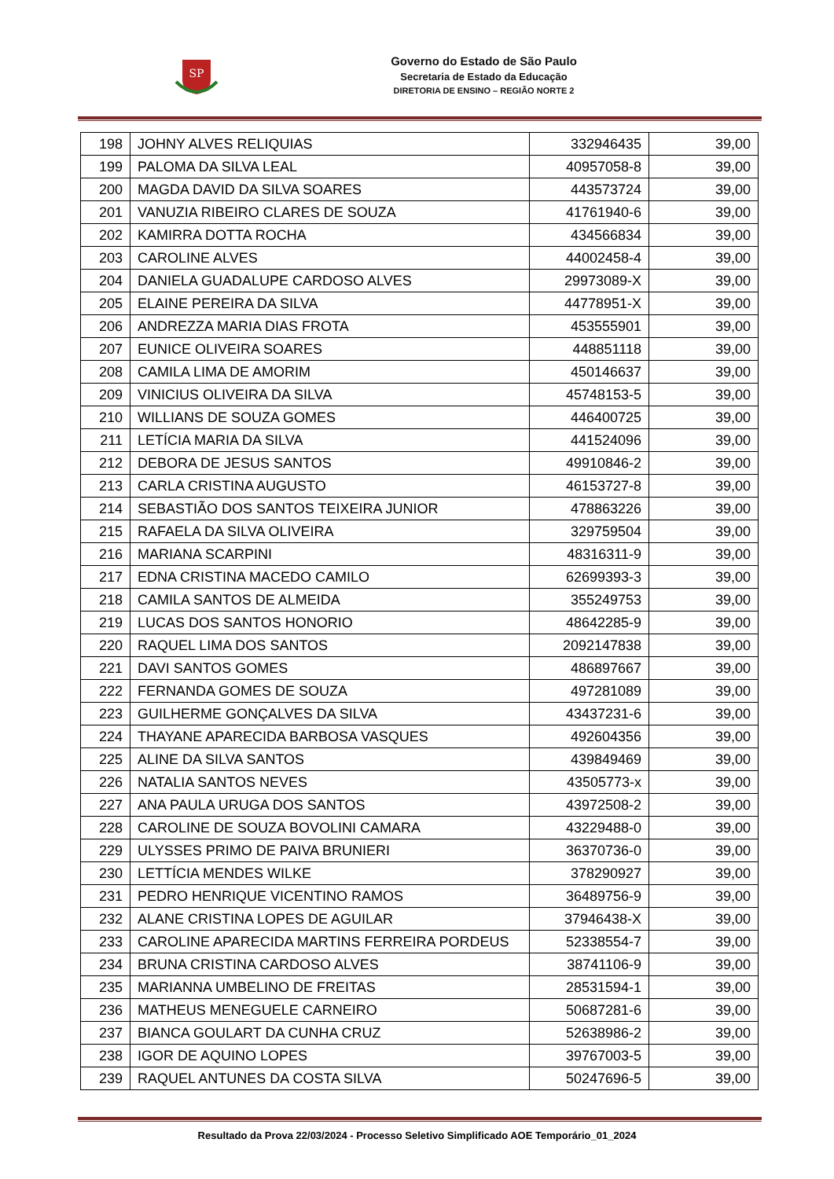SP
Governo do Estado de São Paulo
Secretaria de Estado da Educação
DIRETORIA DE ENSINO – REGIÃO NORTE 2
| 198 | JOHNY ALVES RELIQUIAS | 332946435 | 39,00 |
| 199 | PALOMA DA SILVA LEAL | 40957058-8 | 39,00 |
| 200 | MAGDA DAVID DA SILVA SOARES | 443573724 | 39,00 |
| 201 | VANUZIA RIBEIRO CLARES DE SOUZA | 41761940-6 | 39,00 |
| 202 | KAMIRRA DOTTA ROCHA | 434566834 | 39,00 |
| 203 | CAROLINE ALVES | 44002458-4 | 39,00 |
| 204 | DANIELA GUADALUPE CARDOSO ALVES | 29973089-X | 39,00 |
| 205 | ELAINE PEREIRA DA SILVA | 44778951-X | 39,00 |
| 206 | ANDREZZA MARIA DIAS FROTA | 453555901 | 39,00 |
| 207 | EUNICE OLIVEIRA SOARES | 448851118 | 39,00 |
| 208 | CAMILA LIMA DE AMORIM | 450146637 | 39,00 |
| 209 | VINICIUS OLIVEIRA DA SILVA | 45748153-5 | 39,00 |
| 210 | WILLIANS DE SOUZA GOMES | 446400725 | 39,00 |
| 211 | LETÍCIA MARIA DA SILVA | 441524096 | 39,00 |
| 212 | DEBORA DE JESUS SANTOS | 49910846-2 | 39,00 |
| 213 | CARLA CRISTINA AUGUSTO | 46153727-8 | 39,00 |
| 214 | SEBASTIÃO DOS SANTOS TEIXEIRA JUNIOR | 478863226 | 39,00 |
| 215 | RAFAELA DA SILVA OLIVEIRA | 329759504 | 39,00 |
| 216 | MARIANA SCARPINI | 48316311-9 | 39,00 |
| 217 | EDNA CRISTINA MACEDO CAMILO | 62699393-3 | 39,00 |
| 218 | CAMILA SANTOS DE ALMEIDA | 355249753 | 39,00 |
| 219 | LUCAS DOS SANTOS HONORIO | 48642285-9 | 39,00 |
| 220 | RAQUEL LIMA DOS SANTOS | 2092147838 | 39,00 |
| 221 | DAVI SANTOS GOMES | 486897667 | 39,00 |
| 222 | FERNANDA GOMES DE SOUZA | 497281089 | 39,00 |
| 223 | GUILHERME GONÇALVES DA SILVA | 43437231-6 | 39,00 |
| 224 | THAYANE APARECIDA BARBOSA VASQUES | 492604356 | 39,00 |
| 225 | ALINE DA SILVA SANTOS | 439849469 | 39,00 |
| 226 | NATALIA SANTOS NEVES | 43505773-x | 39,00 |
| 227 | ANA PAULA URUGA DOS SANTOS | 43972508-2 | 39,00 |
| 228 | CAROLINE DE SOUZA BOVOLINI CAMARA | 43229488-0 | 39,00 |
| 229 | ULYSSES PRIMO DE PAIVA BRUNIERI | 36370736-0 | 39,00 |
| 230 | LETTÍCIA MENDES WILKE | 378290927 | 39,00 |
| 231 | PEDRO HENRIQUE VICENTINO RAMOS | 36489756-9 | 39,00 |
| 232 | ALANE CRISTINA LOPES DE AGUILAR | 37946438-X | 39,00 |
| 233 | CAROLINE APARECIDA MARTINS FERREIRA PORDEUS | 52338554-7 | 39,00 |
| 234 | BRUNA CRISTINA CARDOSO ALVES | 38741106-9 | 39,00 |
| 235 | MARIANNA UMBELINO DE FREITAS | 28531594-1 | 39,00 |
| 236 | MATHEUS MENEGUELE CARNEIRO | 50687281-6 | 39,00 |
| 237 | BIANCA GOULART DA CUNHA CRUZ | 52638986-2 | 39,00 |
| 238 | IGOR DE AQUINO LOPES | 39767003-5 | 39,00 |
| 239 | RAQUEL ANTUNES DA COSTA SILVA | 50247696-5 | 39,00 |
Resultado da Prova 22/03/2024 - Processo Seletivo Simplificado AOE Temporário_01_2024